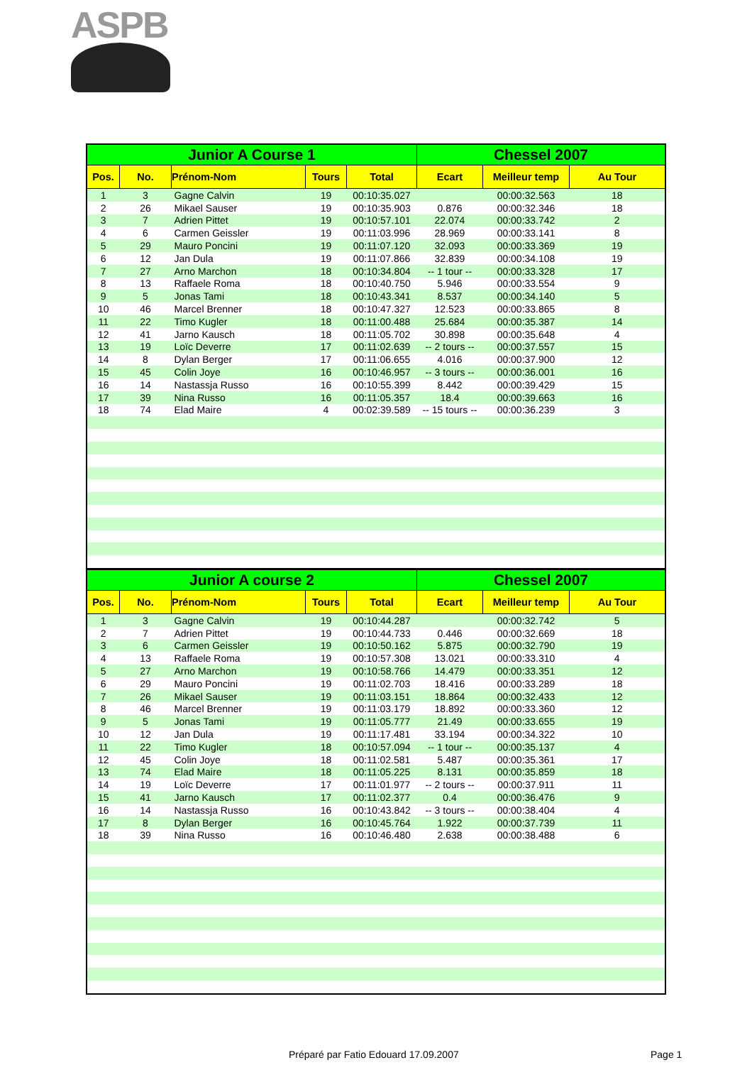ASPB
| Junior A Course 1 | | | | | Chessel 2007 | | |
| --- | --- | --- | --- | --- | --- | --- | --- |
| Pos. | No. | Prénom-Nom | Tours | Total | Ecart | Meilleur temp | Au Tour |
| 1 | 3 | Gagne Calvin | 19 | 00:10:35.027 | | 00:00:32.563 | 18 |
| 2 | 26 | Mikael Sauser | 19 | 00:10:35.903 | 0.876 | 00:00:32.346 | 18 |
| 3 | 7 | Adrien Pittet | 19 | 00:10:57.101 | 22.074 | 00:00:33.742 | 2 |
| 4 | 6 | Carmen Geissler | 19 | 00:11:03.996 | 28.969 | 00:00:33.141 | 8 |
| 5 | 29 | Mauro Poncini | 19 | 00:11:07.120 | 32.093 | 00:00:33.369 | 19 |
| 6 | 12 | Jan Dula | 19 | 00:11:07.866 | 32.839 | 00:00:34.108 | 19 |
| 7 | 27 | Arno Marchon | 18 | 00:10:34.804 | -- 1 tour -- | 00:00:33.328 | 17 |
| 8 | 13 | Raffaele Roma | 18 | 00:10:40.750 | 5.946 | 00:00:33.554 | 9 |
| 9 | 5 | Jonas Tami | 18 | 00:10:43.341 | 8.537 | 00:00:34.140 | 5 |
| 10 | 46 | Marcel Brenner | 18 | 00:10:47.327 | 12.523 | 00:00:33.865 | 8 |
| 11 | 22 | Timo Kugler | 18 | 00:11:00.488 | 25.684 | 00:00:35.387 | 14 |
| 12 | 41 | Jarno Kausch | 18 | 00:11:05.702 | 30.898 | 00:00:35.648 | 4 |
| 13 | 19 | Loïc Deverre | 17 | 00:11:02.639 | -- 2 tours -- | 00:00:37.557 | 15 |
| 14 | 8 | Dylan Berger | 17 | 00:11:06.655 | 4.016 | 00:00:37.900 | 12 |
| 15 | 45 | Colin Joye | 16 | 00:10:46.957 | -- 3 tours -- | 00:00:36.001 | 16 |
| 16 | 14 | Nastassja Russo | 16 | 00:10:55.399 | 8.442 | 00:00:39.429 | 15 |
| 17 | 39 | Nina Russo | 16 | 00:11:05.357 | 18.4 | 00:00:39.663 | 16 |
| 18 | 74 | Elad Maire | 4 | 00:02:39.589 | -- 15 tours -- | 00:00:36.239 | 3 |
| Junior A course 2 | | | | | Chessel 2007 | | |
| --- | --- | --- | --- | --- | --- | --- | --- |
| Pos. | No. | Prénom-Nom | Tours | Total | Ecart | Meilleur temp | Au Tour |
| 1 | 3 | Gagne Calvin | 19 | 00:10:44.287 | | 00:00:32.742 | 5 |
| 2 | 7 | Adrien Pittet | 19 | 00:10:44.733 | 0.446 | 00:00:32.669 | 18 |
| 3 | 6 | Carmen Geissler | 19 | 00:10:50.162 | 5.875 | 00:00:32.790 | 19 |
| 4 | 13 | Raffaele Roma | 19 | 00:10:57.308 | 13.021 | 00:00:33.310 | 4 |
| 5 | 27 | Arno Marchon | 19 | 00:10:58.766 | 14.479 | 00:00:33.351 | 12 |
| 6 | 29 | Mauro Poncini | 19 | 00:11:02.703 | 18.416 | 00:00:33.289 | 18 |
| 7 | 26 | Mikael Sauser | 19 | 00:11:03.151 | 18.864 | 00:00:32.433 | 12 |
| 8 | 46 | Marcel Brenner | 19 | 00:11:03.179 | 18.892 | 00:00:33.360 | 12 |
| 9 | 5 | Jonas Tami | 19 | 00:11:05.777 | 21.49 | 00:00:33.655 | 19 |
| 10 | 12 | Jan Dula | 19 | 00:11:17.481 | 33.194 | 00:00:34.322 | 10 |
| 11 | 22 | Timo Kugler | 18 | 00:10:57.094 | -- 1 tour -- | 00:00:35.137 | 4 |
| 12 | 45 | Colin Joye | 18 | 00:11:02.581 | 5.487 | 00:00:35.361 | 17 |
| 13 | 74 | Elad Maire | 18 | 00:11:05.225 | 8.131 | 00:00:35.859 | 18 |
| 14 | 19 | Loïc Deverre | 17 | 00:11:01.977 | -- 2 tours -- | 00:00:37.911 | 11 |
| 15 | 41 | Jarno Kausch | 17 | 00:11:02.377 | 0.4 | 00:00:36.476 | 9 |
| 16 | 14 | Nastassja Russo | 16 | 00:10:43.842 | -- 3 tours -- | 00:00:38.404 | 4 |
| 17 | 8 | Dylan Berger | 16 | 00:10:45.764 | 1.922 | 00:00:37.739 | 11 |
| 18 | 39 | Nina Russo | 16 | 00:10:46.480 | 2.638 | 00:00:38.488 | 6 |
Préparé par Fatio Edouard 17.09.2007 Page 1